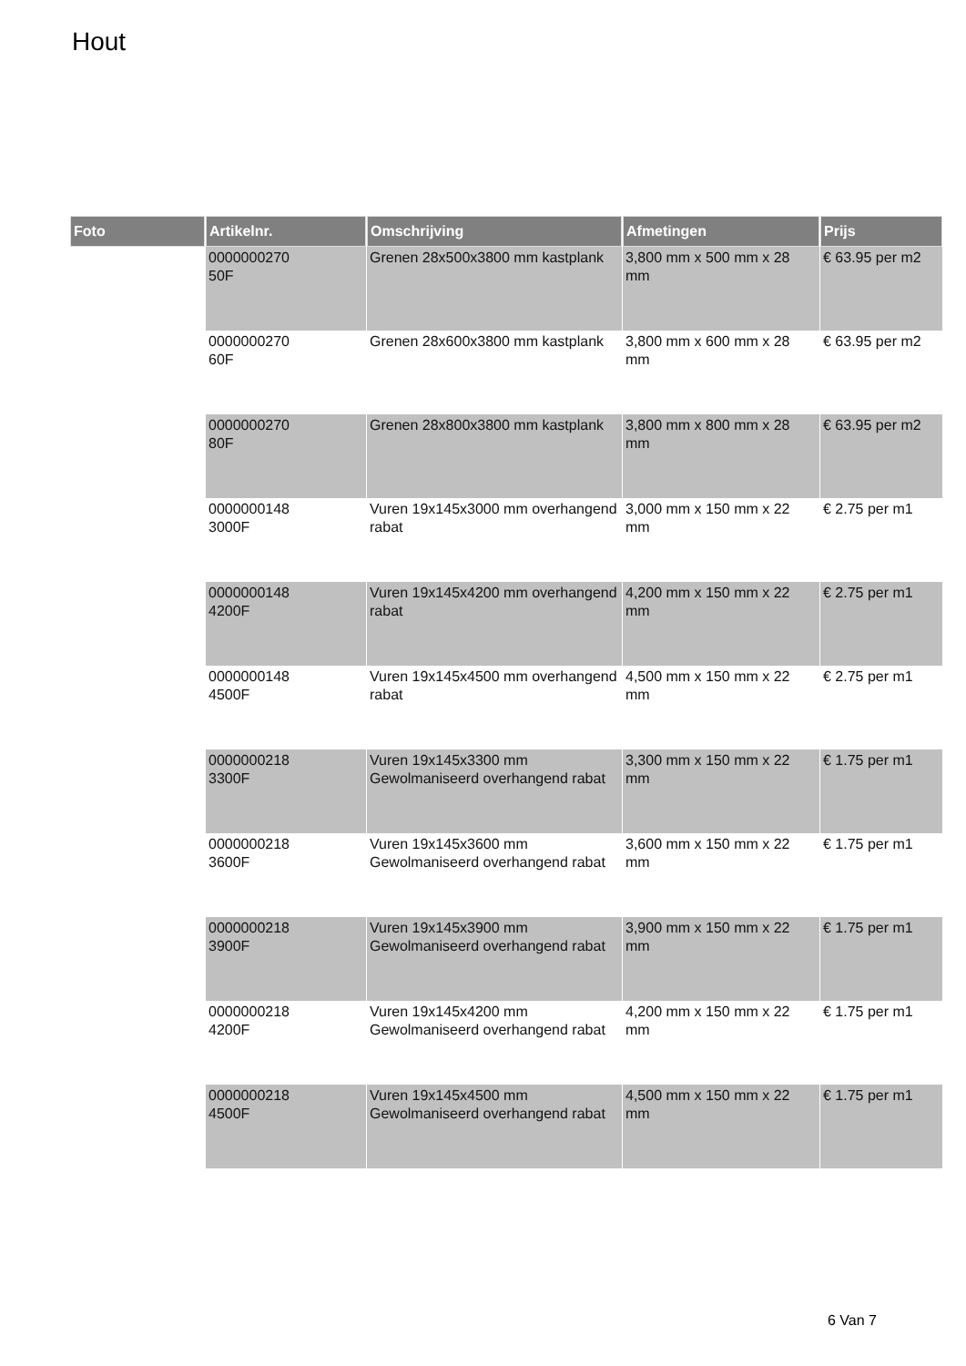Hout
| Foto | Artikelnr. | Omschrijving | Afmetingen | Prijs |
| --- | --- | --- | --- | --- |
| | 0000000270 50F | Grenen 28x500x3800 mm kastplank | 3,800 mm x 500 mm x 28 mm | € 63.95 per m2 |
| | 0000000270 60F | Grenen 28x600x3800 mm kastplank | 3,800 mm x 600 mm x 28 mm | € 63.95 per m2 |
| | 0000000270 80F | Grenen 28x800x3800 mm kastplank | 3,800 mm x 800 mm x 28 mm | € 63.95 per m2 |
| | 0000000148 3000F | Vuren 19x145x3000 mm overhangend rabat | 3,000 mm x 150 mm x 22 mm | € 2.75 per m1 |
| | 0000000148 4200F | Vuren 19x145x4200 mm overhangend rabat | 4,200 mm x 150 mm x 22 mm | € 2.75 per m1 |
| | 0000000148 4500F | Vuren 19x145x4500 mm overhangend rabat | 4,500 mm x 150 mm x 22 mm | € 2.75 per m1 |
| | 0000000218 3300F | Vuren 19x145x3300 mm Gewolmaniseerd overhangend rabat | 3,300 mm x 150 mm x 22 mm | € 1.75 per m1 |
| | 0000000218 3600F | Vuren 19x145x3600 mm Gewolmaniseerd overhangend rabat | 3,600 mm x 150 mm x 22 mm | € 1.75 per m1 |
| | 0000000218 3900F | Vuren 19x145x3900 mm Gewolmaniseerd overhangend rabat | 3,900 mm x 150 mm x 22 mm | € 1.75 per m1 |
| | 0000000218 4200F | Vuren 19x145x4200 mm Gewolmaniseerd overhangend rabat | 4,200 mm x 150 mm x 22 mm | € 1.75 per m1 |
| | 0000000218 4500F | Vuren 19x145x4500 mm Gewolmaniseerd overhangend rabat | 4,500 mm x 150 mm x 22 mm | € 1.75 per m1 |
6 Van 7